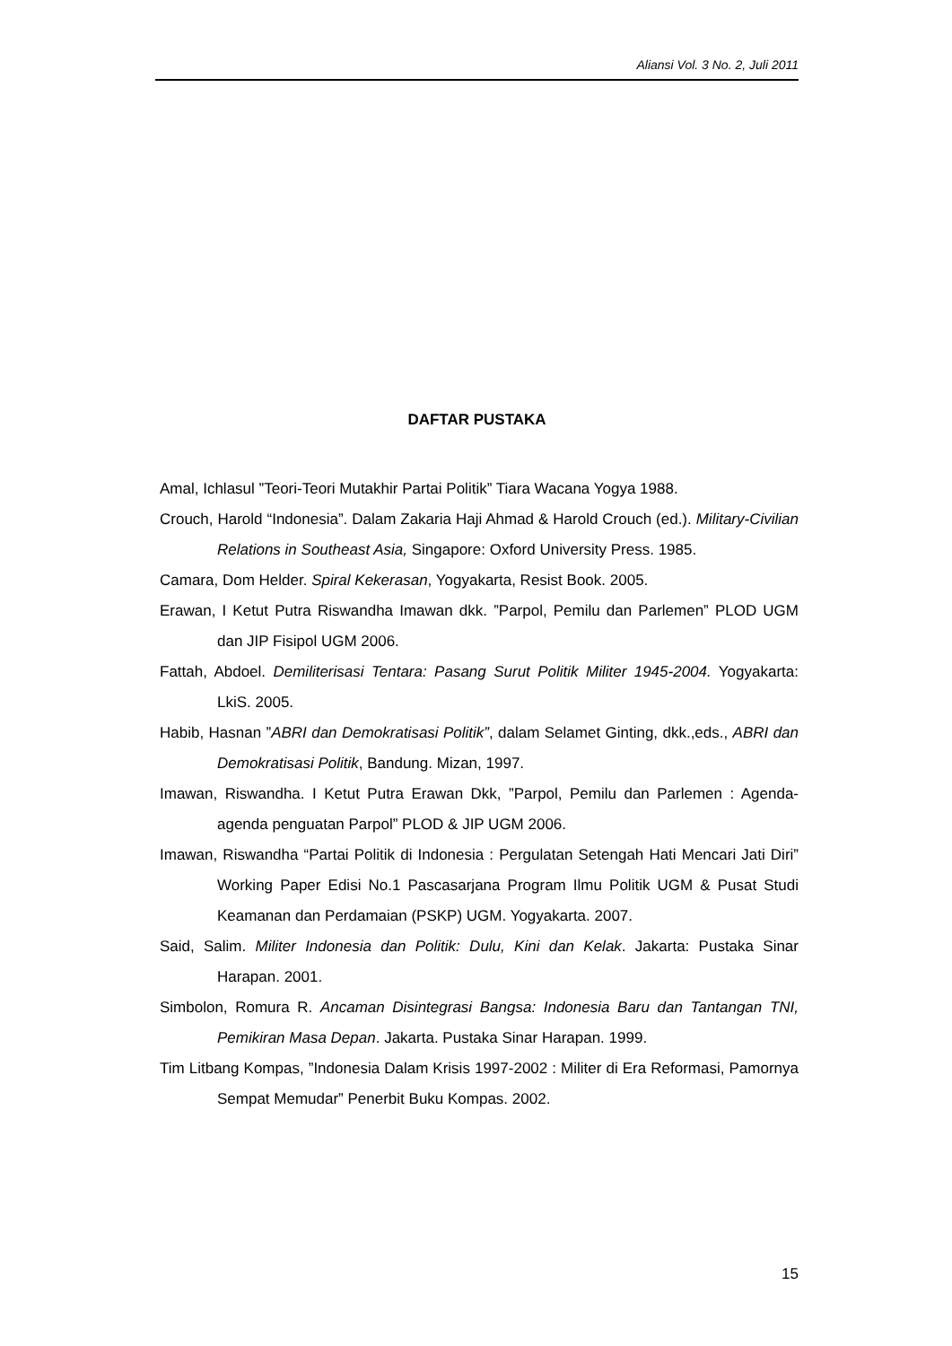Aliansi Vol. 3 No. 2, Juli 2011
DAFTAR PUSTAKA
Amal, Ichlasul ”Teori-Teori Mutakhir Partai Politik” Tiara Wacana Yogya 1988.
Crouch, Harold “Indonesia”. Dalam Zakaria Haji Ahmad & Harold Crouch (ed.). Military-Civilian Relations in Southeast Asia, Singapore: Oxford University Press. 1985.
Camara, Dom Helder. Spiral Kekerasan, Yogyakarta, Resist Book. 2005.
Erawan, I Ketut Putra Riswandha Imawan dkk. ”Parpol, Pemilu dan Parlemen” PLOD UGM dan JIP Fisipol UGM 2006.
Fattah, Abdoel. Demiliterisasi Tentara: Pasang Surut Politik Militer 1945-2004. Yogyakarta: LkiS. 2005.
Habib, Hasnan ”ABRI dan Demokratisasi Politik”, dalam Selamet Ginting, dkk.,eds., ABRI dan Demokratisasi Politik, Bandung. Mizan, 1997.
Imawan, Riswandha. I Ketut Putra Erawan Dkk, ”Parpol, Pemilu dan Parlemen : Agenda-agenda penguatan Parpol” PLOD & JIP UGM 2006.
Imawan, Riswandha “Partai Politik di Indonesia : Pergulatan Setengah Hati Mencari Jati Diri” Working Paper Edisi No.1 Pascasarjana Program Ilmu Politik UGM & Pusat Studi Keamanan dan Perdamaian (PSKP) UGM. Yogyakarta. 2007.
Said, Salim. Militer Indonesia dan Politik: Dulu, Kini dan Kelak. Jakarta: Pustaka Sinar Harapan. 2001.
Simbolon, Romura R. Ancaman Disintegrasi Bangsa: Indonesia Baru dan Tantangan TNI, Pemikiran Masa Depan. Jakarta. Pustaka Sinar Harapan. 1999.
Tim Litbang Kompas, ”Indonesia Dalam Krisis 1997-2002 : Militer di Era Reformasi, Pamornya Sempat Memudar” Penerbit Buku Kompas. 2002.
15